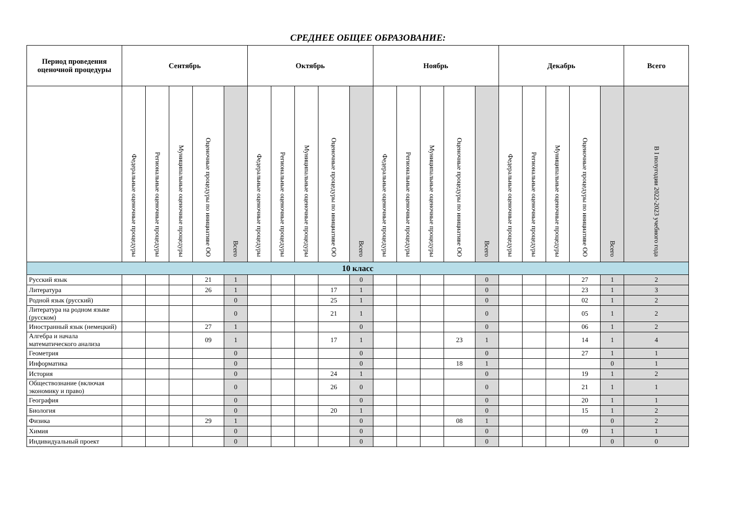СРЕДНЕЕ ОБЩЕЕ ОБРАЗОВАНИЕ:
| Период проведения оценочной процедуры | Сентябрь | | | | | Октябрь | | | | | Ноябрь | | | | | Декабрь | | | | | Всего |
| --- | --- | --- | --- | --- | --- | --- | --- | --- | --- | --- | --- | --- | --- | --- | --- | --- | --- | --- | --- | --- | --- |
| | Федеральные оценочные процедуры | Региональные оценочные процедуры | Муниципальные оценочные процедуры | Оценочные процедуры по инициативе ОО | Всего | Федеральные оценочные процедуры | Региональные оценочные процедуры | Муниципальные оценочные процедуры | Оценочные процедуры по инициативе ОО | Всего | Федеральные оценочные процедуры | Региональные оценочные процедуры | Муниципальные оценочные процедуры | Оценочные процедуры по инициативе ОО | Всего | Федеральные оценочные процедуры | Региональные оценочные процедуры | Муниципальные оценочные процедуры | Оценочные процедуры по инициативе ОО | Всего | В I полугодии 2022-2023 учебного года |
| 10 класс | | | | | | | | | | | | | | | | | | | | | |
| Русский язык | | | | 21 | 1 | | | | | 0 | | | | | 0 | | | | 27 | 1 | 2 |
| Литература | | | | 26 | 1 | | | | 17 | 1 | | | | | 0 | | | | 23 | 1 | 3 |
| Родной язык (русский) | | | | | 0 | | | | 25 | 1 | | | | | 0 | | | | 02 | 1 | 2 |
| Литература на родном языке (русском) | | | | | 0 | | | | 21 | 1 | | | | | 0 | | | | 05 | 1 | 2 |
| Иностранный язык (немецкий) | | | | 27 | 1 | | | | | 0 | | | | | 0 | | | | 06 | 1 | 2 |
| Алгебра и начала математического анализа | | | | 09 | 1 | | | | 17 | 1 | | | | 23 | 1 | | | | 14 | 1 | 4 |
| Геометрия | | | | | 0 | | | | | 0 | | | | | 0 | | | | 27 | 1 | 1 |
| Информатика | | | | | 0 | | | | | 0 | | | | 18 | 1 | | | | | 0 | 1 |
| История | | | | | 0 | | | | 24 | 1 | | | | | 0 | | | | 19 | 1 | 2 |
| Обществознание (включая экономику и право) | | | | | 0 | | | | 26 | 0 | | | | | 0 | | | | 21 | 1 | 1 |
| География | | | | | 0 | | | | | 0 | | | | | 0 | | | | 20 | 1 | 1 |
| Биология | | | | | 0 | | | | 20 | 1 | | | | | 0 | | | | 15 | 1 | 2 |
| Физика | | | | 29 | 1 | | | | | 0 | | | | 08 | 1 | | | | | 0 | 2 |
| Химия | | | | | 0 | | | | | 0 | | | | | 0 | | | | 09 | 1 | 1 |
| Индивидуальный проект | | | | | 0 | | | | | 0 | | | | | 0 | | | | | 0 | 0 |